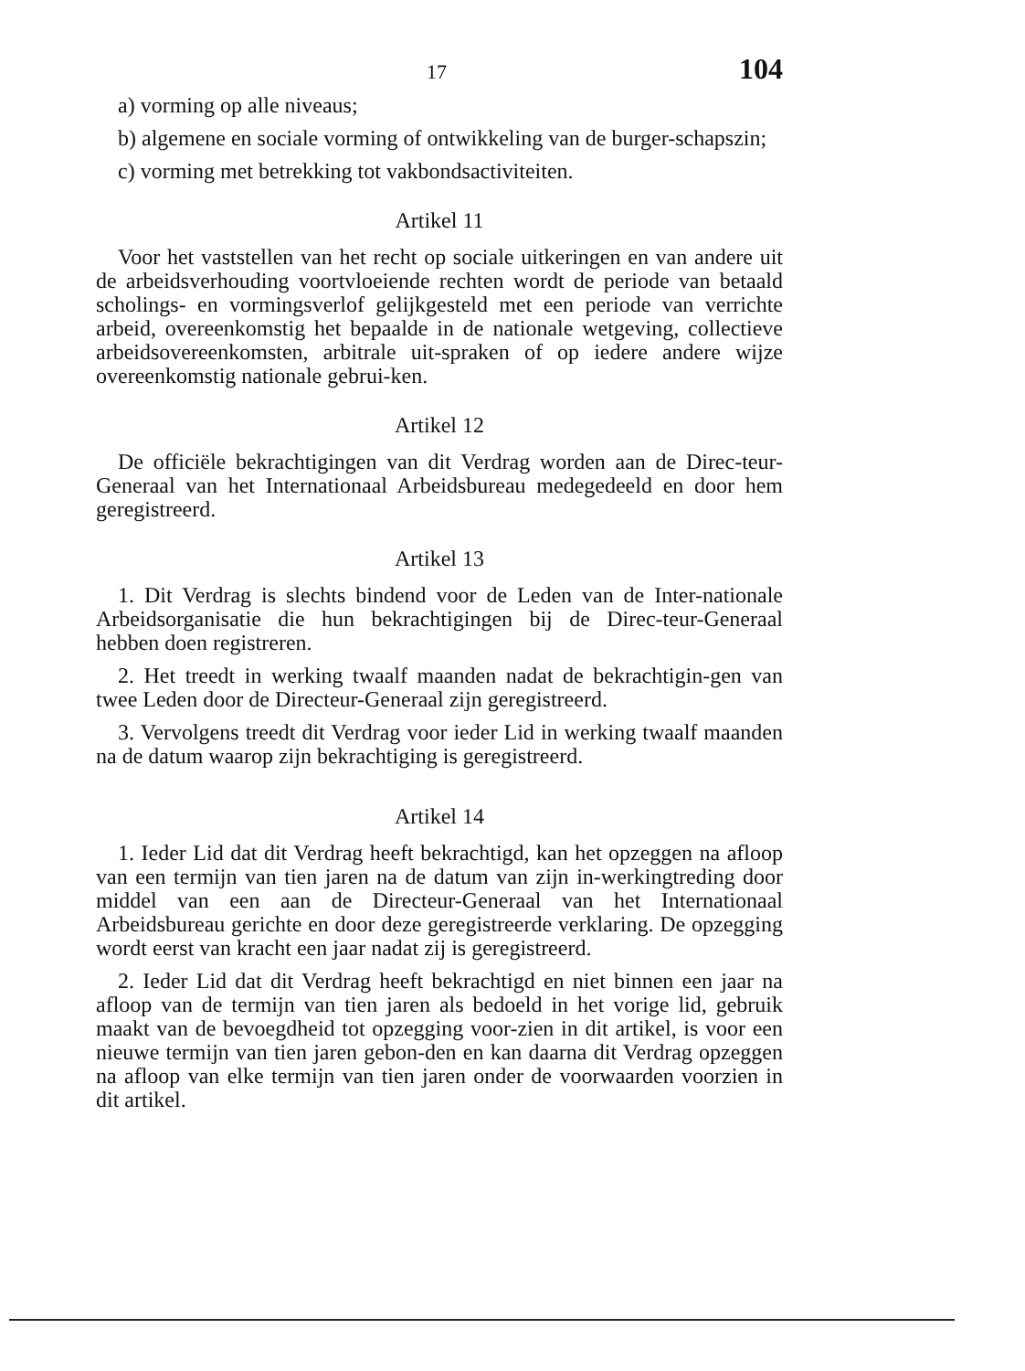17 104
a) vorming op alle niveaus;
b) algemene en sociale vorming of ontwikkeling van de burger-schapszin;
c) vorming met betrekking tot vakbondsactiviteiten.
Artikel 11
Voor het vaststellen van het recht op sociale uitkeringen en van andere uit de arbeidsverhouding voortvloeiende rechten wordt de periode van betaald scholings- en vormingsverlof gelijkgesteld met een periode van verrichte arbeid, overeenkomstig het bepaalde in de nationale wetgeving, collectieve arbeidsovereenkomsten, arbitrale uit-spraken of op iedere andere wijze overeenkomstig nationale gebrui-ken.
Artikel 12
De officiële bekrachtigingen van dit Verdrag worden aan de Direc-teur-Generaal van het Internationaal Arbeidsbureau medegedeeld en door hem geregistreerd.
Artikel 13
1. Dit Verdrag is slechts bindend voor de Leden van de Inter-nationale Arbeidsorganisatie die hun bekrachtigingen bij de Direc-teur-Generaal hebben doen registreren.
2. Het treedt in werking twaalf maanden nadat de bekrachtigin-gen van twee Leden door de Directeur-Generaal zijn geregistreerd.
3. Vervolgens treedt dit Verdrag voor ieder Lid in werking twaalf maanden na de datum waarop zijn bekrachtiging is geregistreerd.
Artikel 14
1. Ieder Lid dat dit Verdrag heeft bekrachtigd, kan het opzeggen na afloop van een termijn van tien jaren na de datum van zijn in-werkingtreding door middel van een aan de Directeur-Generaal van het Internationaal Arbeidsbureau gerichte en door deze geregistreerde verklaring. De opzegging wordt eerst van kracht een jaar nadat zij is geregistreerd.
2. Ieder Lid dat dit Verdrag heeft bekrachtigd en niet binnen een jaar na afloop van de termijn van tien jaren als bedoeld in het vorige lid, gebruik maakt van de bevoegdheid tot opzegging voor-zien in dit artikel, is voor een nieuwe termijn van tien jaren gebon-den en kan daarna dit Verdrag opzeggen na afloop van elke termijn van tien jaren onder de voorwaarden voorzien in dit artikel.